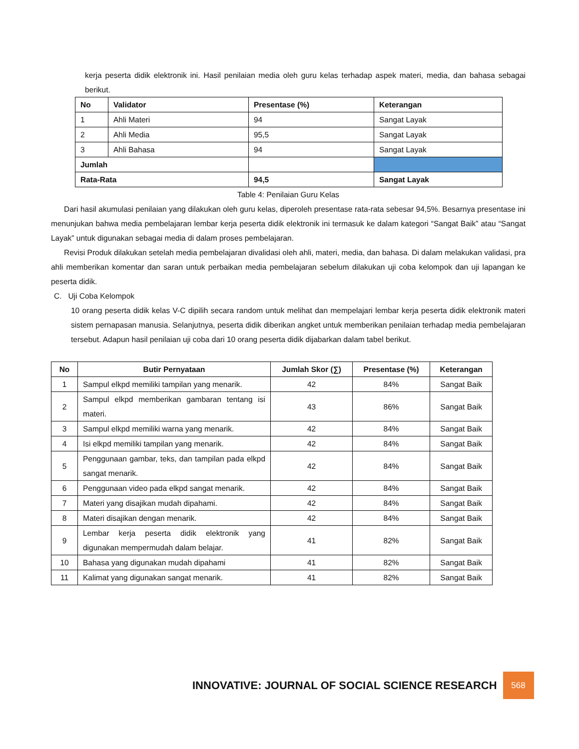kerja peserta didik elektronik ini. Hasil penilaian media oleh guru kelas terhadap aspek materi, media, dan bahasa sebagai berikut.
| No | Validator | Presentase (%) | Keterangan |
| --- | --- | --- | --- |
| 1 | Ahli Materi | 94 | Sangat Layak |
| 2 | Ahli Media | 95,5 | Sangat Layak |
| 3 | Ahli Bahasa | 94 | Sangat Layak |
| Jumlah | | | |
| Rata-Rata | | 94,5 | Sangat Layak |
Table 4: Penilaian Guru Kelas
Dari hasil akumulasi penilaian yang dilakukan oleh guru kelas, diperoleh presentase rata-rata sebesar 94,5%. Besarnya presentase ini menunjukan bahwa media pembelajaran lembar kerja peserta didik elektronik ini termasuk ke dalam kategori “Sangat Baik” atau “Sangat Layak” untuk digunakan sebagai media di dalam proses pembelajaran.
Revisi Produk dilakukan setelah media pembelajaran divalidasi oleh ahli, materi, media, dan bahasa. Di dalam melakukan validasi, pra ahli memberikan komentar dan saran untuk perbaikan media pembelajaran sebelum dilakukan uji coba kelompok dan uji lapangan ke peserta didik.
C. Uji Coba Kelompok
10 orang peserta didik kelas V-C dipilih secara random untuk melihat dan mempelajari lembar kerja peserta didik elektronik materi sistem pernapasan manusia. Selanjutnya, peserta didik diberikan angket untuk memberikan penilaian terhadap media pembelajaran tersebut. Adapun hasil penilaian uji coba dari 10 orang peserta didik dijabarkan dalam tabel berikut.
| No | Butir Pernyataan | Jumlah Skor (∑) | Presentase (%) | Keterangan |
| --- | --- | --- | --- | --- |
| 1 | Sampul elkpd memiliki tampilan yang menarik. | 42 | 84% | Sangat Baik |
| 2 | Sampul elkpd memberikan gambaran tentang isi materi. | 43 | 86% | Sangat Baik |
| 3 | Sampul elkpd memiliki warna yang menarik. | 42 | 84% | Sangat Baik |
| 4 | Isi elkpd memiliki tampilan yang menarik. | 42 | 84% | Sangat Baik |
| 5 | Penggunaan gambar, teks, dan tampilan pada elkpd sangat menarik. | 42 | 84% | Sangat Baik |
| 6 | Penggunaan video pada elkpd sangat menarik. | 42 | 84% | Sangat Baik |
| 7 | Materi yang disajikan mudah dipahami. | 42 | 84% | Sangat Baik |
| 8 | Materi disajikan dengan menarik. | 42 | 84% | Sangat Baik |
| 9 | Lembar kerja peserta didik elektronik yang digunakan mempermudah dalam belajar. | 41 | 82% | Sangat Baik |
| 10 | Bahasa yang digunakan mudah dipahami | 41 | 82% | Sangat Baik |
| 11 | Kalimat yang digunakan sangat menarik. | 41 | 82% | Sangat Baik |
INNOVATIVE: JOURNAL OF SOCIAL SCIENCE RESEARCH
568